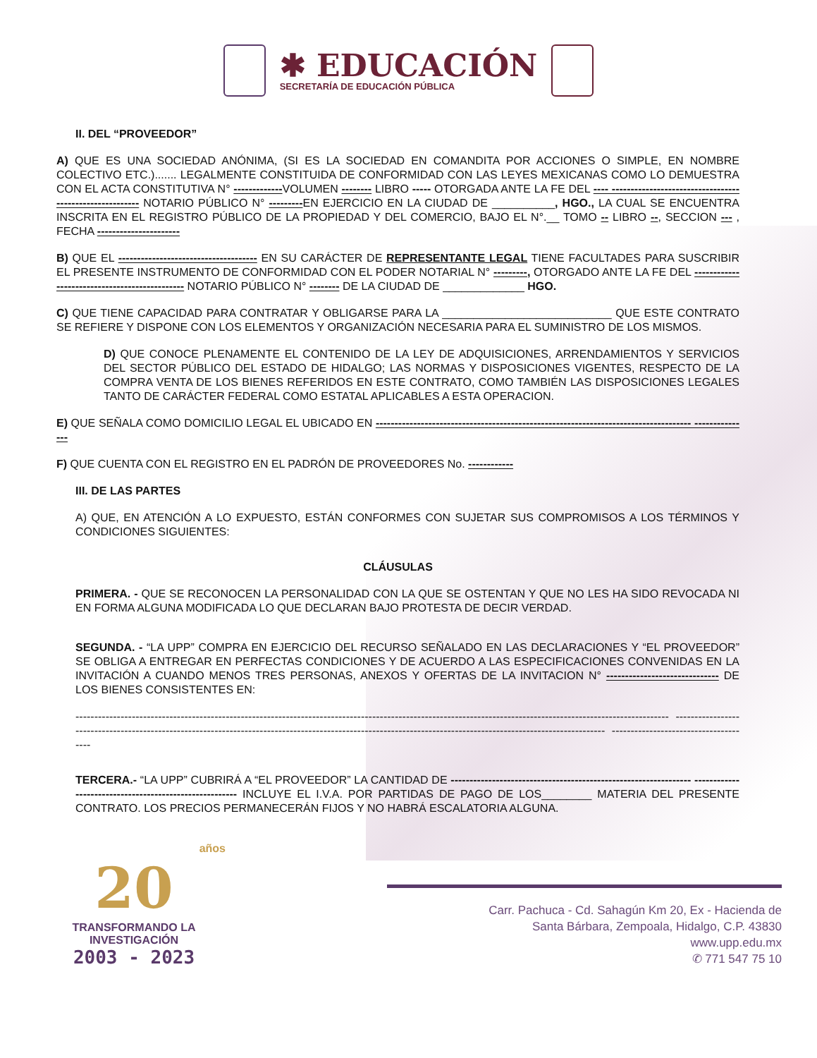✱ EDUCACIÓN
SECRETARÍA DE EDUCACIÓN PÚBLICA
II. DEL “PROVEEDOR”
A) QUE ES UNA SOCIEDAD ANÓNIMA, (SI ES LA SOCIEDAD EN COMANDITA POR ACCIONES O SIMPLE, EN NOMBRE COLECTIVO ETC.)....... LEGALMENTE CONSTITUIDA DE CONFORMIDAD CON LAS LEYES MEXICANAS COMO LO DEMUESTRA CON EL ACTA CONSTITUTIVA N° -------------VOLUMEN -------- LIBRO ----- OTORGADA ANTE LA FE DEL ---- -------------------------------------------------------- NOTARIO PÚBLICO N° ---------EN EJERCICIO EN LA CIUDAD DE __________, HGO., LA CUAL SE ENCUENTRA INSCRITA EN EL REGISTRO PÚBLICO DE LA PROPIEDAD Y DEL COMERCIO, BAJO EL N°.__ TOMO -- LIBRO --, SECCION --- , FECHA ----------------------
B) QUE EL ------------------------------------- EN SU CARÁCTER DE REPRESENTANTE LEGAL TIENE FACULTADES PARA SUSCRIBIR EL PRESENTE INSTRUMENTO DE CONFORMIDAD CON EL PODER NOTARIAL N° ---------, OTORGADO ANTE LA FE DEL ---------------------------------------------- NOTARIO PÚBLICO N° -------- DE LA CIUDAD DE _____________ HGO.
C) QUE TIENE CAPACIDAD PARA CONTRATAR Y OBLIGARSE PARA LA ___________________________ QUE ESTE CONTRATO SE REFIERE Y DISPONE CON LOS ELEMENTOS Y ORGANIZACIÓN NECESARIA PARA EL SUMINISTRO DE LOS MISMOS.
D) QUE CONOCE PLENAMENTE EL CONTENIDO DE LA LEY DE ADQUISICIONES, ARRENDAMIENTOS Y SERVICIOS DEL SECTOR PÚBLICO DEL ESTADO DE HIDALGO; LAS NORMAS Y DISPOSICIONES VIGENTES, RESPECTO DE LA COMPRA VENTA DE LOS BIENES REFERIDOS EN ESTE CONTRATO, COMO TAMBIÉN LAS DISPOSICIONES LEGALES TANTO DE CARÁCTER FEDERAL COMO ESTATAL APLICABLES A ESTA OPERACION.
E) QUE SEÑALA COMO DOMICILIO LEGAL EL UBICADO EN ------------------------------------------------------------------------------------ ---------------
F) QUE CUENTA CON EL REGISTRO EN EL PADRÓN DE PROVEEDORES No. ------------
III. DE LAS PARTES
A) QUE, EN ATENCIÓN A LO EXPUESTO, ESTÁN CONFORMES CON SUJETAR SUS COMPROMISOS A LOS TÉRMINOS Y CONDICIONES SIGUIENTES:
CLÁUSULAS
PRIMERA. - QUE SE RECONOCEN LA PERSONALIDAD CON LA QUE SE OSTENTAN Y QUE NO LES HA SIDO REVOCADA NI EN FORMA ALGUNA MODIFICADA LO QUE DECLARAN BAJO PROTESTA DE DECIR VERDAD.
SEGUNDA. - “LA UPP” COMPRA EN EJERCICIO DEL RECURSO SEÑALADO EN LAS DECLARACIONES Y “EL PROVEEDOR” SE OBLIGA A ENTREGAR EN PERFECTAS CONDICIONES Y DE ACUERDO A LAS ESPECIFICACIONES CONVENIDAS EN LA INVITACIÓN A CUANDO MENOS TRES PERSONAS, ANEXOS Y OFERTAS DE LA INVITACION N° ------------------------------ DE LOS BIENES CONSISTENTES EN:
-------------------------------------------------------------------------------------------------------------------------------------------------------------- -------------------------------------------------------------------------------------------------------------------------------------------------------------- --------------------------------------
TERCERA.- “LA UPP” CUBRIRÁ A “EL PROVEEDOR” LA CANTIDAD DE ---------------------------------------------------------------- ------------------------------------------------------- INCLUYE EL I.V.A. POR PARTIDAS DE PAGO DE LOS________ MATERIA DEL PRESENTE CONTRATO. LOS PRECIOS PERMANECERÁN FIJOS Y NO HABRÁ ESCALATORIA ALGUNA.
años
20
TRANSFORMANDO LA INVESTIGACIÓN
2003 - 2023
Carr. Pachuca - Cd. Sahagún Km 20, Ex - Hacienda de
Santa Bárbara, Zempoala, Hidalgo, C.P. 43830
www.upp.edu.mx
✆ 771 547 75 10